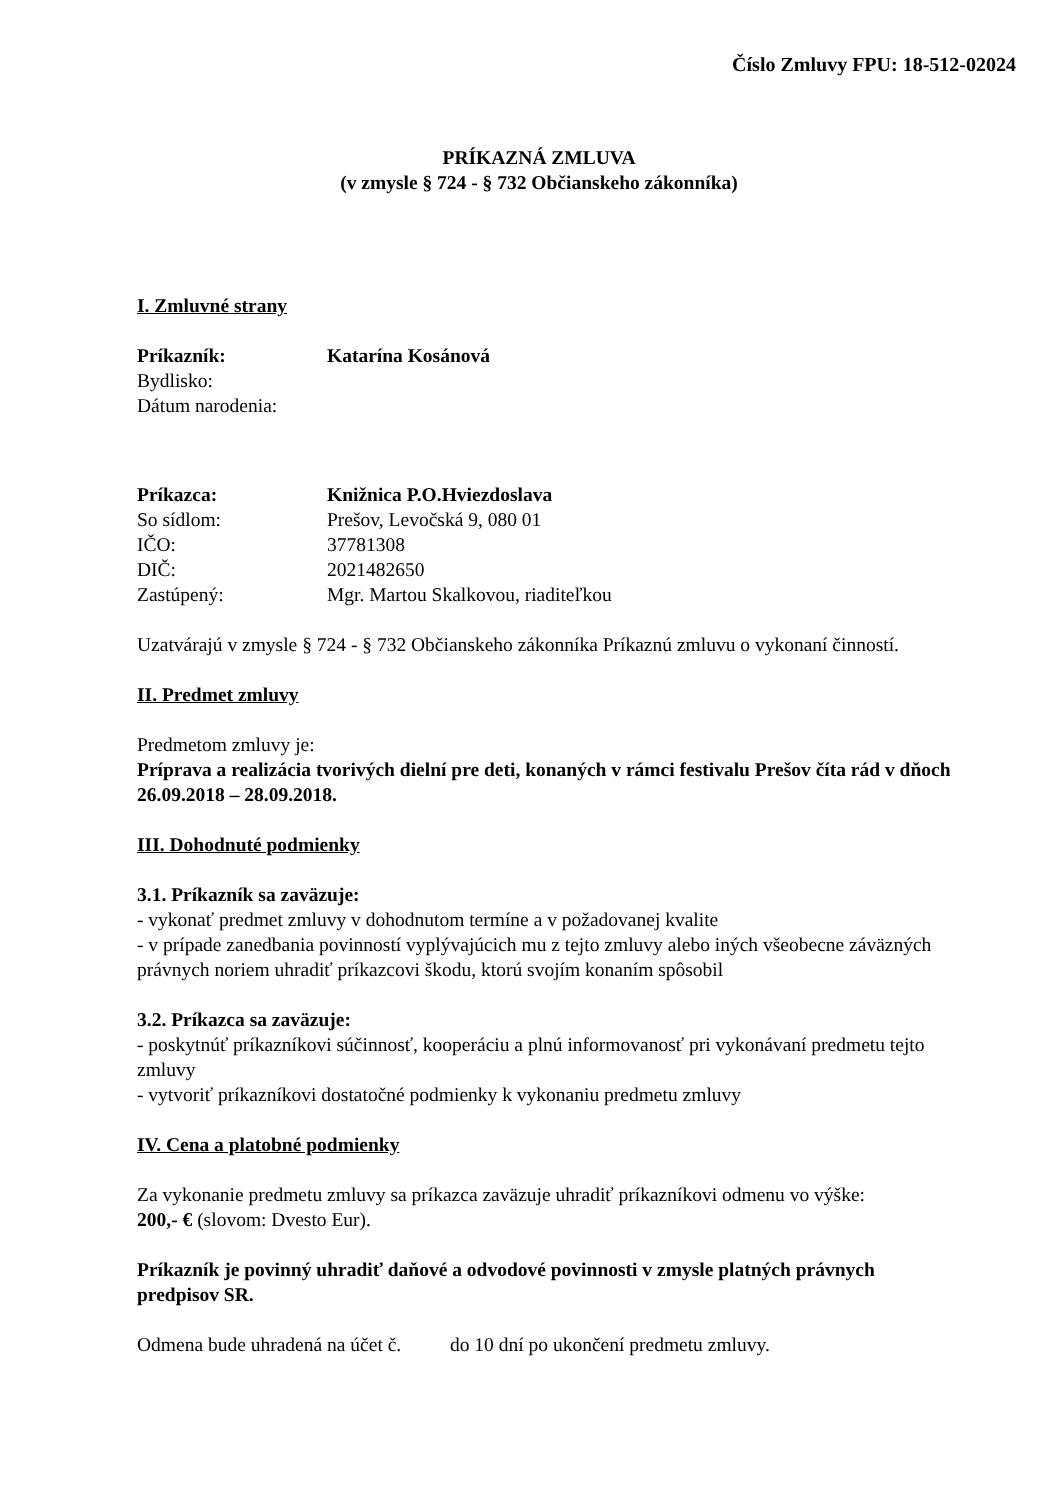Číslo Zmluvy FPU: 18-512-02024
PRÍKAZNÁ ZMLUVA
(v zmysle § 724 - § 732 Občianskeho zákonníka)
I. Zmluvné strany
Príkazník: Katarína Kosánová
Bydlisko:
Dátum narodenia:
Príkazca: Knižnica P.O.Hviezdoslava
So sídlom: Prešov, Levočská 9, 080 01
IČO: 37781308
DIČ: 2021482650
Zastúpený: Mgr. Martou Skalkovou, riaditeľkou
Uzatvárajú v zmysle § 724 - § 732 Občianskeho zákonníka Príkaznú zmluvu o vykonaní činností.
II. Predmet zmluvy
Predmetom zmluvy je:
Príprava a realizácia tvorivých dielní pre deti, konaných v rámci festivalu Prešov číta rád v dňoch 26.09.2018 – 28.09.2018.
III. Dohodnuté podmienky
3.1. Príkazník sa zaväzuje:
- vykonať predmet zmluvy v dohodnutom termíne a v požadovanej kvalite
- v prípade zanedbania povinností vyplývajúcich mu z tejto zmluvy alebo iných všeobecne záväzných právnych noriem uhradiť príkazcovi škodu, ktorú svojím konaním spôsobil
3.2. Príkazca sa zaväzuje:
- poskytnúť príkazníkovi súčinnosť, kooperáciu a plnú informovanosť pri vykonávaní predmetu tejto zmluvy
- vytvoriť príkazníkovi dostatočné podmienky k vykonaniu predmetu zmluvy
IV. Cena a platobné podmienky
Za vykonanie predmetu zmluvy sa príkazca zaväzuje uhradiť príkazníkovi odmenu vo výške:
200,- € (slovom: Dvesto Eur).
Príkazník je povinný uhradiť daňové a odvodové povinnosti v zmysle platných právnych predpisov SR.
Odmena bude uhradená na účet č. do 10 dní po ukončení predmetu zmluvy.